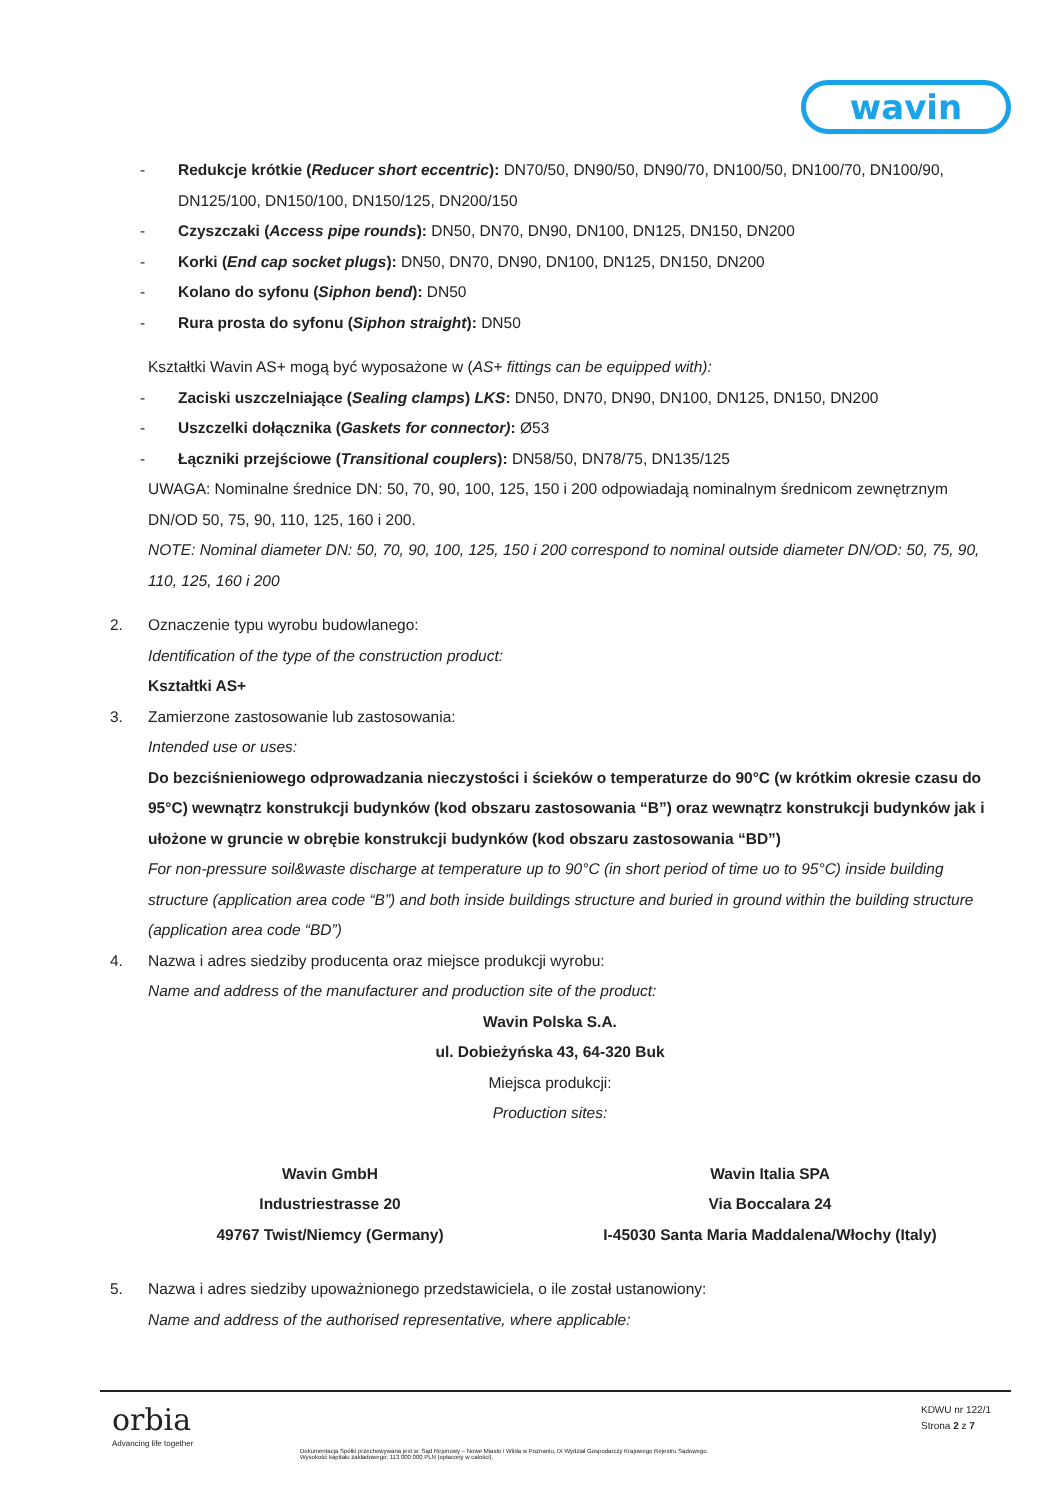wavin
- Redukcje krótkie (Reducer short eccentric): DN70/50, DN90/50, DN90/70, DN100/50, DN100/70, DN100/90, DN125/100, DN150/100, DN150/125, DN200/150
- Czyszczaki (Access pipe rounds): DN50, DN70, DN90, DN100, DN125, DN150, DN200
- Korki (End cap socket plugs): DN50, DN70, DN90, DN100, DN125, DN150, DN200
- Kolano do syfonu (Siphon bend): DN50
- Rura prosta do syfonu (Siphon straight): DN50
Kształtki Wavin AS+ mogą być wyposażone w (AS+ fittings can be equipped with):
- Zaciski uszczelniające (Sealing clamps) LKS: DN50, DN70, DN90, DN100, DN125, DN150, DN200
- Uszczelki dołącznika (Gaskets for connector): Ø53
- Łączniki przejściowe (Transitional couplers): DN58/50, DN78/75, DN135/125
UWAGA: Nominalne średnice DN: 50, 70, 90, 100, 125, 150 i 200 odpowiadają nominalnym średnicom zewnętrznym DN/OD 50, 75, 90, 110, 125, 160 i 200.
NOTE: Nominal diameter DN: 50, 70, 90, 100, 125, 150 i 200 correspond to nominal outside diameter DN/OD: 50, 75, 90, 110, 125, 160 i 200
2. Oznaczenie typu wyrobu budowlanego:
Identification of the type of the construction product:
Kształtki AS+
3. Zamierzone zastosowanie lub zastosowania:
Intended use or uses:
Do bezciśnieniowego odprowadzania nieczystości i ścieków o temperaturze do 90°C (w krótkim okresie czasu do 95°C) wewnątrz konstrukcji budynków (kod obszaru zastosowania “B”) oraz wewnątrz konstrukcji budynków jak i ułożone w gruncie w obrębie konstrukcji budynków (kod obszaru zastosowania “BD”)
For non-pressure soil&waste discharge at temperature up to 90°C (in short period of time uo to 95°C) inside building structure (application area code “B”) and both inside buildings structure and buried in ground within the building structure (application area code “BD”)
4. Nazwa i adres siedziby producenta oraz miejsce produkcji wyrobu:
Name and address of the manufacturer and production site of the product:
Wavin Polska S.A.
ul. Dobieżyńska 43, 64-320 Buk
Miejsca produkcji:
Production sites:
Wavin GmbH
Industriestrasse 20
49767 Twist/Niemcy (Germany)
Wavin Italia SPA
Via Boccalara 24
I-45030 Santa Maria Maddalena/Włochy (Italy)
5. Nazwa i adres siedziby upoważnionego przedstawiciela, o ile został ustanowiony:
Name and address of the authorised representative, where applicable:
orbia
Advancing life together
KDWU nr 122/1
Strona 2 z 7
Dokumentacja Spółki przechowywana jest w: Sąd Rejonowy – Nowe Miasto i Wilda w Poznaniu, IX Wydział Gospodarczy Krajowego Rejestru Sądowego.
Wysokość kapitału zakładowego: 113 000 000 PLN (opłacony w całości).